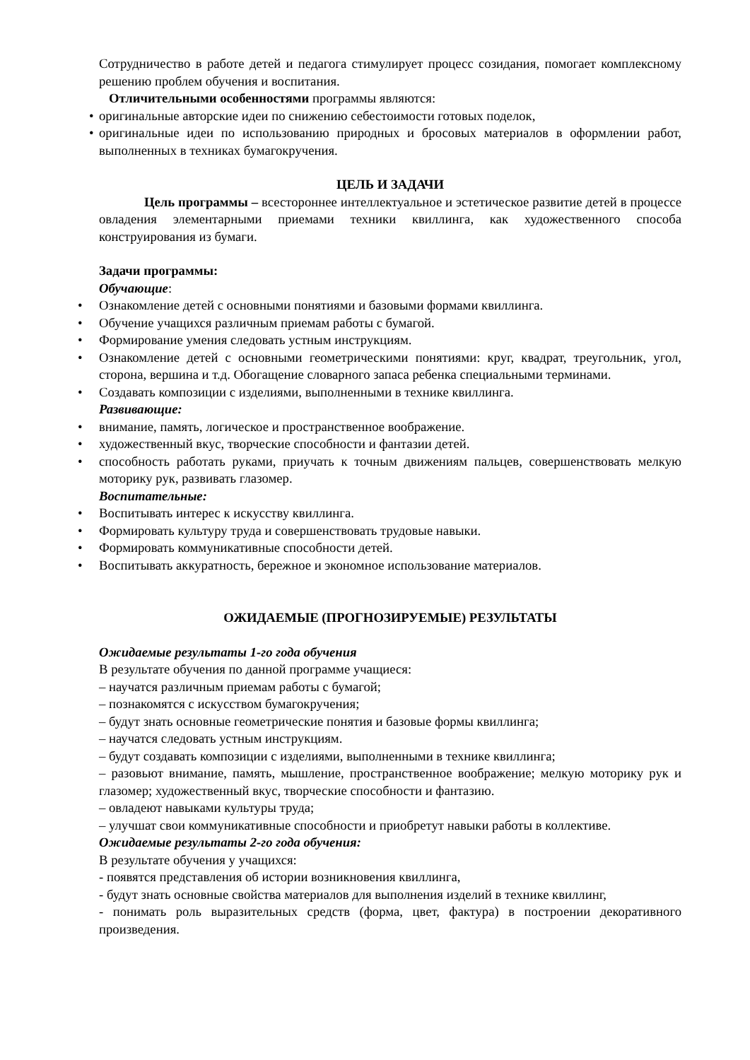Сотрудничество в работе детей и педагога стимулирует процесс созидания, помогает комплексному решению проблем обучения и воспитания.
Отличительными особенностями программы являются:
• оригинальные авторские идеи по снижению себестоимости готовых поделок,
• оригинальные идеи по использованию природных и бросовых материалов в оформлении работ, выполненных в техниках бумагокручения.
ЦЕЛЬ И ЗАДАЧИ
Цель программы – всестороннее интеллектуальное и эстетическое развитие детей в процессе овладения элементарными приемами техники квиллинга, как художественного способа конструирования из бумаги.
Задачи программы:
Обучающие:
• Ознакомление детей с основными понятиями и базовыми формами квиллинга.
• Обучение учащихся различным приемам работы с бумагой.
• Формирование умения следовать устным инструкциям.
• Ознакомление детей с основными геометрическими понятиями: круг, квадрат, треугольник, угол, сторона, вершина и т.д. Обогащение словарного запаса ребенка специальными терминами.
• Создавать композиции с изделиями, выполненными в технике квиллинга.
Развивающие:
• внимание, память, логическое и пространственное воображение.
• художественный вкус, творческие способности и фантазии детей.
• способность работать руками, приучать к точным движениям пальцев, совершенствовать мелкую моторику рук, развивать глазомер.
Воспитательные:
• Воспитывать интерес к искусству квиллинга.
• Формировать культуру труда и совершенствовать трудовые навыки.
• Формировать коммуникативные способности детей.
• Воспитывать аккуратность, бережное и экономное использование материалов.
ОЖИДАЕМЫЕ (ПРОГНОЗИРУЕМЫЕ) РЕЗУЛЬТАТЫ
Ожидаемые результаты 1-го года обучения
В результате обучения по данной программе учащиеся:
– научатся различным приемам работы с бумагой;
– познакомятся с искусством бумагокручения;
– будут знать основные геометрические понятия и базовые формы квиллинга;
– научатся следовать устным инструкциям.
– будут создавать композиции с изделиями, выполненными в технике квиллинга;
– разовьют внимание, память, мышление, пространственное воображение; мелкую моторику рук и глазомер; художественный вкус, творческие способности и фантазию.
– овладеют навыками культуры труда;
– улучшат свои коммуникативные способности и приобретут навыки работы в коллективе.
Ожидаемые результаты 2-го года обучения:
В результате обучения у учащихся:
- появятся представления об истории возникновения квиллинга,
- будут знать основные свойства материалов для выполнения изделий в технике квиллинг,
- понимать роль выразительных средств (форма, цвет, фактура) в построении декоративного произведения.